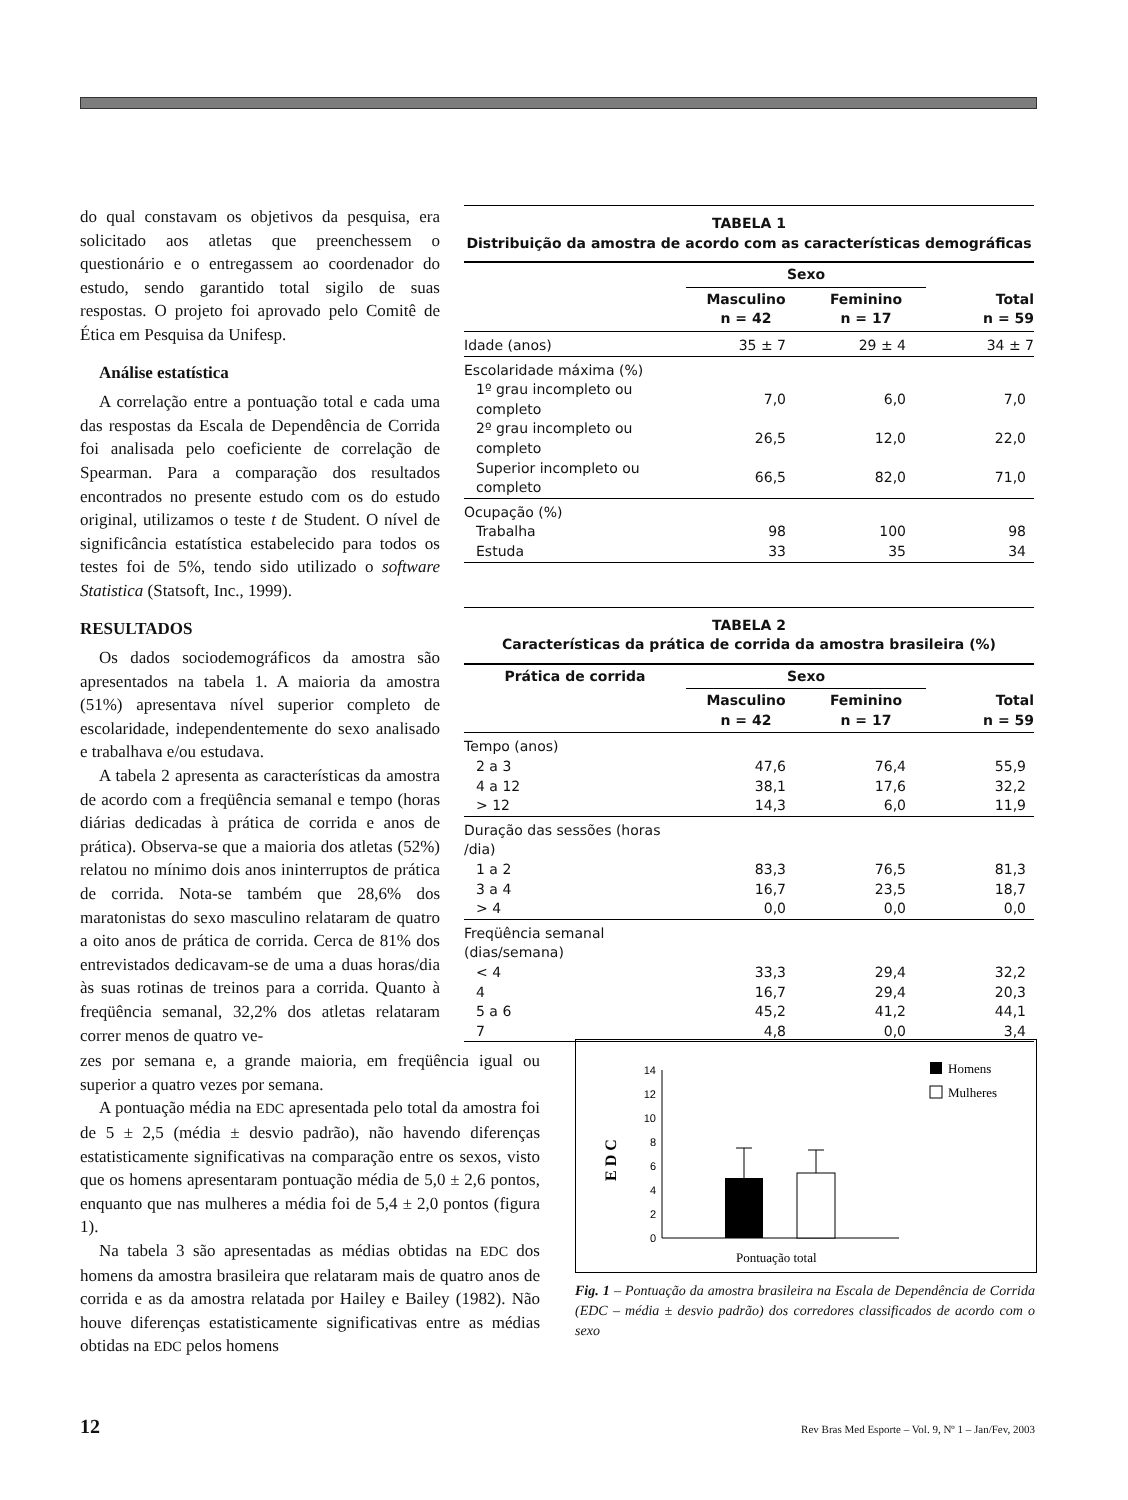do qual constavam os objetivos da pesquisa, era solicitado aos atletas que preenchessem o questionário e o entregassem ao coordenador do estudo, sendo garantido total sigilo de suas respostas. O projeto foi aprovado pelo Comitê de Ética em Pesquisa da Unifesp.
Análise estatística
A correlação entre a pontuação total e cada uma das respostas da Escala de Dependência de Corrida foi analisada pelo coeficiente de correlação de Spearman. Para a comparação dos resultados encontrados no presente estudo com os do estudo original, utilizamos o teste t de Student. O nível de significância estatística estabelecido para todos os testes foi de 5%, tendo sido utilizado o software Statistica (Statsoft, Inc., 1999).
RESULTADOS
Os dados sociodemográficos da amostra são apresentados na tabela 1. A maioria da amostra (51%) apresentava nível superior completo de escolaridade, independentemente do sexo analisado e trabalhava e/ou estudava.
A tabela 2 apresenta as características da amostra de acordo com a freqüência semanal e tempo (horas diárias dedicadas à prática de corrida e anos de prática). Observa-se que a maioria dos atletas (52%) relatou no mínimo dois anos ininterruptos de prática de corrida. Nota-se também que 28,6% dos maratonistas do sexo masculino relataram de quatro a oito anos de prática de corrida. Cerca de 81% dos entrevistados dedicavam-se de uma a duas horas/dia às suas rotinas de treinos para a corrida. Quanto à freqüência semanal, 32,2% dos atletas relataram correr menos de quatro ve-
TABELA 1 Distribuição da amostra de acordo com as características demográficas
| | Sexo | | |
| --- | --- | --- | --- |
| | Masculino n = 42 | Feminino n = 17 | Total n = 59 |
| Idade (anos) | 35 ± 7 | 29 ± 4 | 34 ± 7 |
| Escolaridade máxima (%) | | | |
| 1º grau incompleto ou completo | 7,0 | 6,0 | 7,0 |
| 2º grau incompleto ou completo | 26,5 | 12,0 | 22,0 |
| Superior incompleto ou completo | 66,5 | 82,0 | 71,0 |
| Ocupação (%) | | | |
| Trabalha | 98 | 100 | 98 |
| Estuda | 33 | 35 | 34 |
TABELA 2 Características da prática de corrida da amostra brasileira (%)
| Prática de corrida | Sexo | | |
| --- | --- | --- | --- |
| | Masculino n = 42 | Feminino n = 17 | Total n = 59 |
| Tempo (anos) | | | |
| 2 a 3 | 47,6 | 76,4 | 55,9 |
| 4 a 12 | 38,1 | 17,6 | 32,2 |
| > 12 | 14,3 | 6,0 | 11,9 |
| Duração das sessões (horas /dia) | | | |
| 1 a 2 | 83,3 | 76,5 | 81,3 |
| 3 a 4 | 16,7 | 23,5 | 18,7 |
| > 4 | 0,0 | 0,0 | 0,0 |
| Freqüência semanal (dias/semana) | | | |
| < 4 | 33,3 | 29,4 | 32,2 |
| 4 | 16,7 | 29,4 | 20,3 |
| 5 a 6 | 45,2 | 41,2 | 44,1 |
| 7 | 4,8 | 0,0 | 3,4 |
zes por semana e, a grande maioria, em freqüência igual ou superior a quatro vezes por semana.
A pontuação média na EDC apresentada pelo total da amostra foi de 5 ± 2,5 (média ± desvio padrão), não havendo diferenças estatisticamente significativas na comparação entre os sexos, visto que os homens apresentaram pontuação média de 5,0 ± 2,6 pontos, enquanto que nas mulheres a média foi de 5,4 ± 2,0 pontos (figura 1).
Na tabela 3 são apresentadas as médias obtidas na EDC dos homens da amostra brasileira que relataram mais de quatro anos de corrida e as da amostra relatada por Hailey e Bailey (1982). Não houve diferenças estatisticamente significativas entre as médias obtidas na EDC pelos homens
14
12
10
8
6
4
2
0
E D C
Pontuação total
Homens
Mulheres
Fig. 1 – Pontuação da amostra brasileira na Escala de Dependência de Corrida (EDC – média ± desvio padrão) dos corredores classificados de acordo com o sexo
12 Rev Bras Med Esporte – Vol. 9, Nº 1 – Jan/Fev, 2003